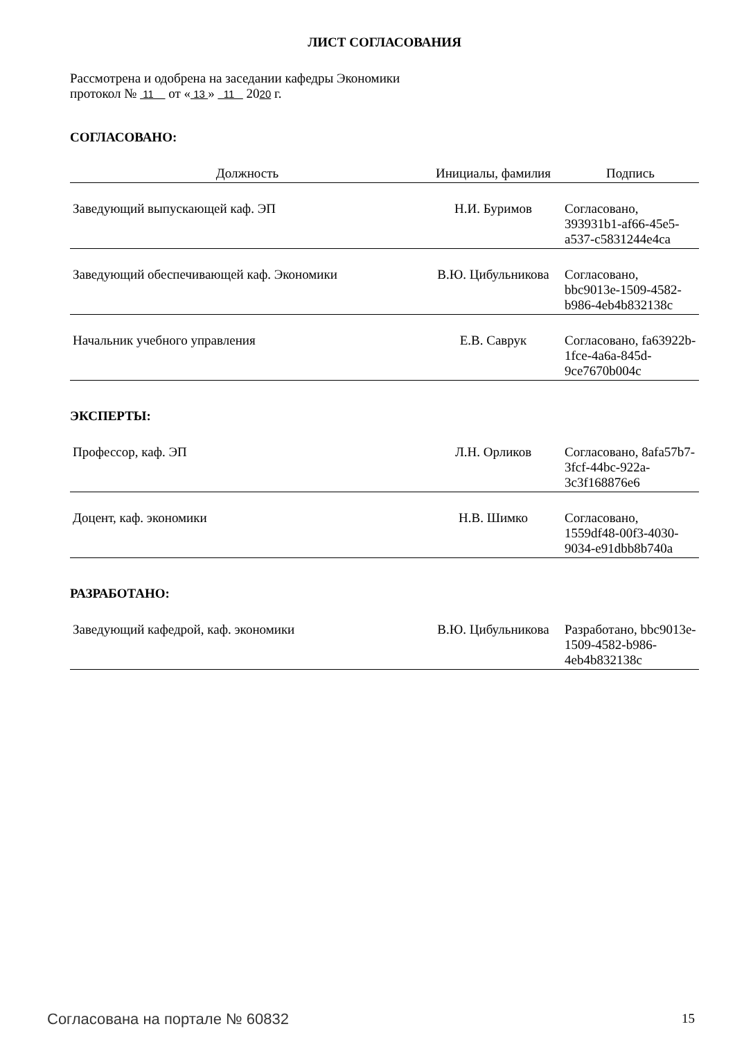ЛИСТ СОГЛАСОВАНИЯ
Рассмотрена и одобрена на заседании кафедры Экономики
протокол № 11 от « 13 » 11 2020 г.
СОГЛАСОВАНО:
| Должность | Инициалы, фамилия | Подпись |
| --- | --- | --- |
| Заведующий выпускающей каф. ЭП | Н.И. Буримов | Согласовано, 393931b1-af66-45e5-a537-c5831244e4ca |
| Заведующий обеспечивающей каф. Экономики | В.Ю. Цибульникова | Согласовано, bbc9013e-1509-4582-b986-4eb4b832138c |
| Начальник учебного управления | Е.В. Саврук | Согласовано, fa63922b-1fce-4a6a-845d-9ce7670b004c |
ЭКСПЕРТЫ:
| Профессор, каф. ЭП | Л.Н. Орликов | Согласовано, 8afa57b7-3fcf-44bc-922a-3c3f168876e6 |
| Доцент, каф. экономики | Н.В. Шимко | Согласовано, 1559df48-00f3-4030-9034-e91dbb8b740a |
РАЗРАБОТАНО:
| Заведующий кафедрой, каф. экономики | В.Ю. Цибульникова | Разработано, bbc9013e-1509-4582-b986-4eb4b832138c |
Согласована на портале № 60832 15